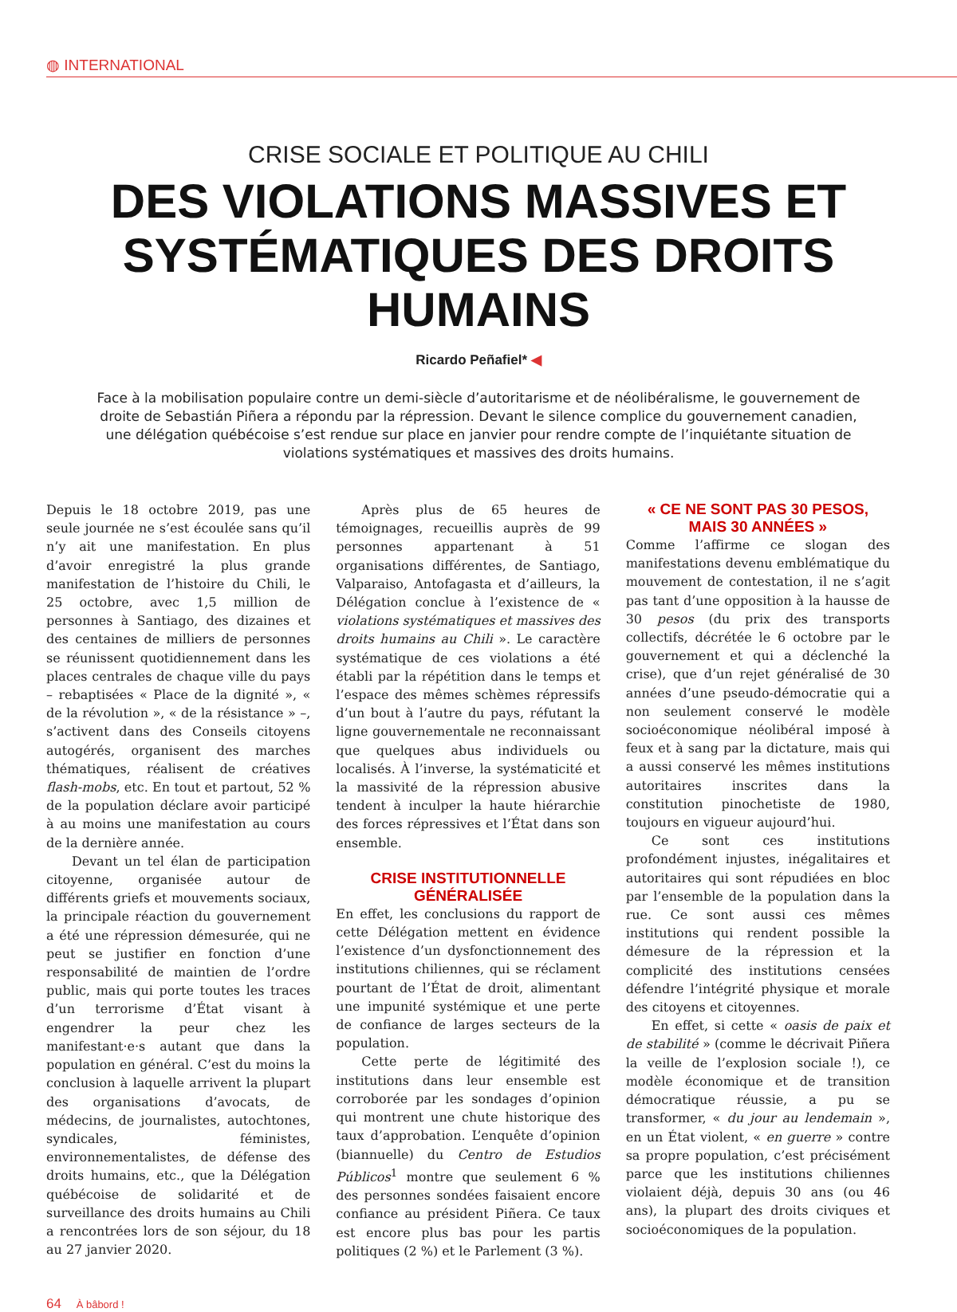◍ INTERNATIONAL
CRISE SOCIALE ET POLITIQUE AU CHILI
DES VIOLATIONS MASSIVES ET SYSTÉMATIQUES DES DROITS HUMAINS
Ricardo Peñafiel* ◀
Face à la mobilisation populaire contre un demi-siècle d’autoritarisme et de néolibéralisme, le gouvernement de droite de Sebastián Piñera a répondu par la répression. Devant le silence complice du gouvernement canadien, une délégation québécoise s’est rendue sur place en janvier pour rendre compte de l’inquiétante situation de violations systématiques et massives des droits humains.
Depuis le 18 octobre 2019, pas une seule journée ne s’est écoulée sans qu’il n’y ait une manifestation. En plus d’avoir enregistré la plus grande manifestation de l’histoire du Chili, le 25 octobre, avec 1,5 million de personnes à Santiago, des dizaines et des centaines de milliers de personnes se réunissent quotidiennement dans les places centrales de chaque ville du pays – rebaptisées « Place de la dignité », « de la révolution », « de la résistance » –, s’activent dans des Conseils citoyens autogérés, organisent des marches thématiques, réalisent de créatives flash-mobs, etc. En tout et partout, 52 % de la population déclare avoir participé à au moins une manifestation au cours de la dernière année.
Devant un tel élan de participation citoyenne, organisée autour de différents griefs et mouvements sociaux, la principale réaction du gouvernement a été une répression démesurée, qui ne peut se justifier en fonction d’une responsabilité de maintien de l’ordre public, mais qui porte toutes les traces d’un terrorisme d’État visant à engendrer la peur chez les manifestant·e·s autant que dans la population en général. C’est du moins la conclusion à laquelle arrivent la plupart des organisations d’avocats, de médecins, de journalistes, autochtones, syndicales, féministes, environnementalistes, de défense des droits humains, etc., que la Délégation québécoise de solidarité et de surveillance des droits humains au Chili a rencontrées lors de son séjour, du 18 au 27 janvier 2020.
Après plus de 65 heures de témoignages, recueillis auprès de 99 personnes appartenant à 51 organisations différentes, de Santiago, Valparaiso, Antofagasta et d’ailleurs, la Délégation conclue à l’existence de « violations systématiques et massives des droits humains au Chili ». Le caractère systématique de ces violations a été établi par la répétition dans le temps et l’espace des mêmes schèmes répressifs d’un bout à l’autre du pays, réfutant la ligne gouvernementale ne reconnaissant que quelques abus individuels ou localisés. À l’inverse, la systématicité et la massivité de la répression abusive tendent à inculper la haute hiérarchie des forces répressives et l’État dans son ensemble.
CRISE INSTITUTIONNELLE
GÉNÉRALISÉE
En effet, les conclusions du rapport de cette Délégation mettent en évidence l’existence d’un dysfonctionnement des institutions chiliennes, qui se réclament pourtant de l’État de droit, alimentant une impunité systémique et une perte de confiance de larges secteurs de la population.
Cette perte de légitimité des institutions dans leur ensemble est corroborée par les sondages d’opinion qui montrent une chute historique des taux d’approbation. L’enquête d’opinion (biannuelle) du Centro de Estudios Públicos<sup>1</sup> montre que seulement 6 % des personnes sondées faisaient encore confiance au président Piñera. Ce taux est encore plus bas pour les partis politiques (2 %) et le Parlement (3 %).
« CE NE SONT PAS 30 PESOS,
MAIS 30 ANNÉES »
Comme l’affirme ce slogan des manifestations devenu emblématique du mouvement de contestation, il ne s’agit pas tant d’une opposition à la hausse de 30 pesos (du prix des transports collectifs, décrétée le 6 octobre par le gouvernement et qui a déclenché la crise), que d’un rejet généralisé de 30 années d’une pseudo-démocratie qui a non seulement conservé le modèle socioéconomique néolibéral imposé à feux et à sang par la dictature, mais qui a aussi conservé les mêmes institutions autoritaires inscrites dans la constitution pinochetiste de 1980, toujours en vigueur aujourd’hui.
Ce sont ces institutions profondément injustes, inégalitaires et autoritaires qui sont répudiées en bloc par l’ensemble de la population dans la rue. Ce sont aussi ces mêmes institutions qui rendent possible la démesure de la répression et la complicité des institutions censées défendre l’intégrité physique et morale des citoyens et citoyennes.
En effet, si cette « oasis de paix et de stabilité » (comme le décrivait Piñera la veille de l’explosion sociale !), ce modèle économique et de transition démocratique réussie, a pu se transformer, « du jour au lendemain », en un État violent, « en guerre » contre sa propre population, c’est précisément parce que les institutions chiliennes violaient déjà, depuis 30 ans (ou 46 ans), la plupart des droits civiques et socioéconomiques de la population.
64 À bâbord !